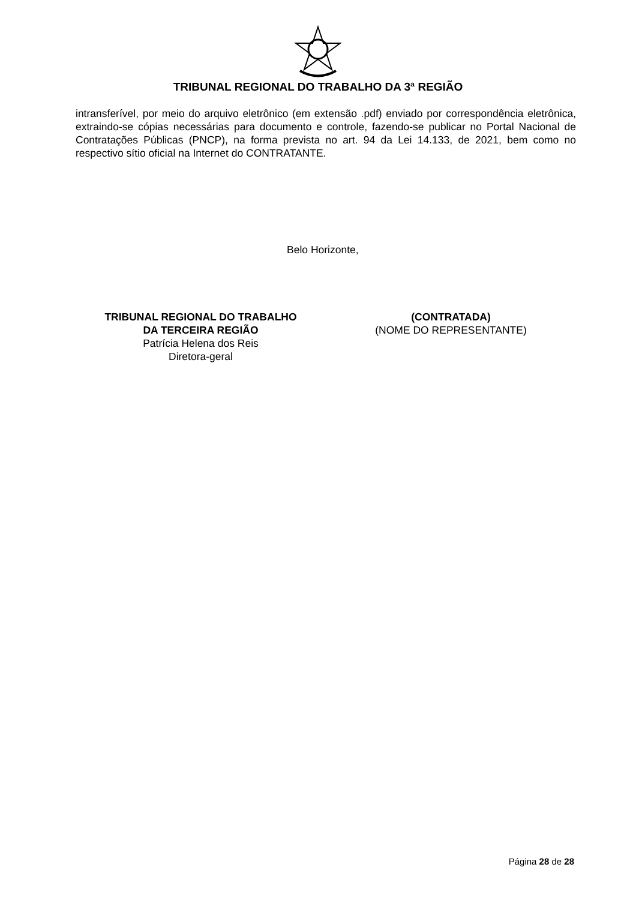TRIBUNAL REGIONAL DO TRABALHO DA 3ª REGIÃO
intransferível, por meio do arquivo eletrônico (em extensão .pdf) enviado por correspondência eletrônica, extraindo-se cópias necessárias para documento e controle, fazendo-se publicar no Portal Nacional de Contratações Públicas (PNCP), na forma prevista no art. 94 da Lei 14.133, de 2021, bem como no respectivo sítio oficial na Internet do CONTRATANTE.
Belo Horizonte,
TRIBUNAL REGIONAL DO TRABALHO
DA TERCEIRA REGIÃO
Patrícia Helena dos Reis
Diretora-geral
(CONTRATADA)
(NOME DO REPRESENTANTE)
Página 28 de 28